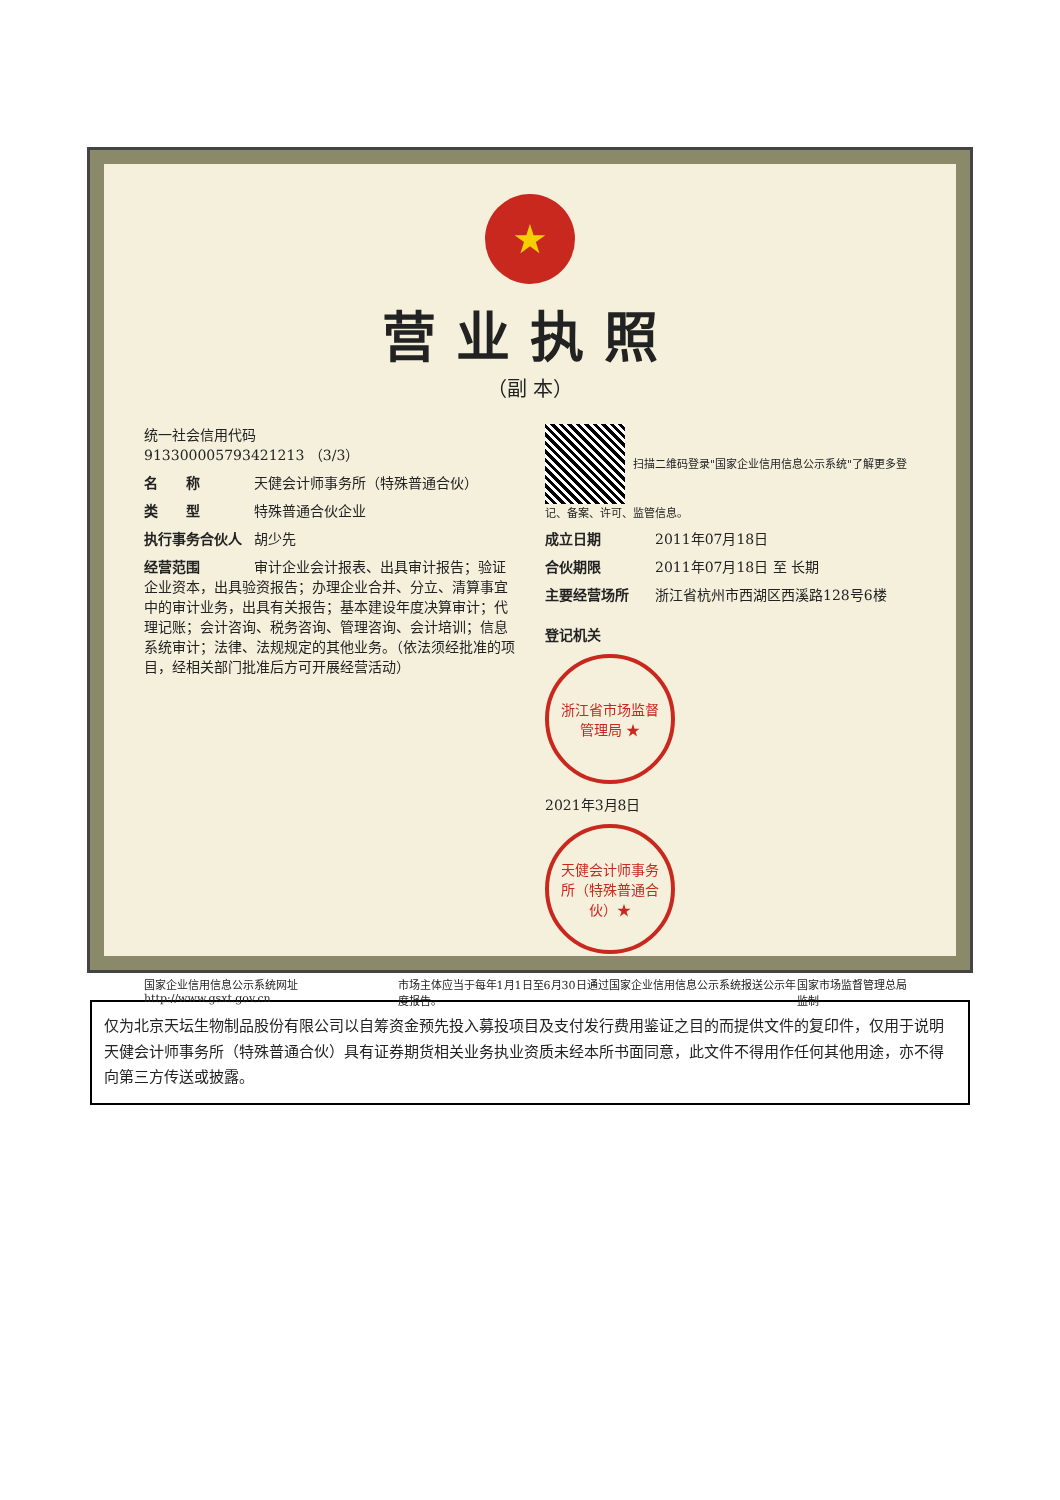★
营业执照
（副 本）
统一社会信用代码
913300005793421213 （3/3）
名　　称 天健会计师事务所（特殊普通合伙）
类　　型 特殊普通合伙企业
执行事务合伙人 胡少先
经营范围 审计企业会计报表、出具审计报告；验证企业资本，出具验资报告；办理企业合并、分立、清算事宜中的审计业务，出具有关报告；基本建设年度决算审计；代理记账；会计咨询、税务咨询、管理咨询、会计培训；信息系统审计；法律、法规规定的其他业务。（依法须经批准的项目，经相关部门批准后方可开展经营活动）
扫描二维码登录"国家企业信用信息公示系统"了解更多登记、备案、许可、监管信息。
成立日期 2011年07月18日
合伙期限 2011年07月18日 至 长期
主要经营场所 浙江省杭州市西湖区西溪路128号6楼
登记机关
浙江省市场监督管理局 ★
2021年3月8日
天健会计师事务所（特殊普通合伙）★
国家企业信用信息公示系统网址http://www.gsxt.gov.cn 市场主体应当于每年1月1日至6月30日通过国家企业信用信息公示系统报送公示年度报告。 国家市场监督管理总局监制
仅为北京天坛生物制品股份有限公司以自筹资金预先投入募投项目及支付发行费用鉴证之目的而提供文件的复印件，仅用于说明天健会计师事务所（特殊普通合伙）具有证券期货相关业务执业资质未经本所书面同意，此文件不得用作任何其他用途，亦不得向第三方传送或披露。